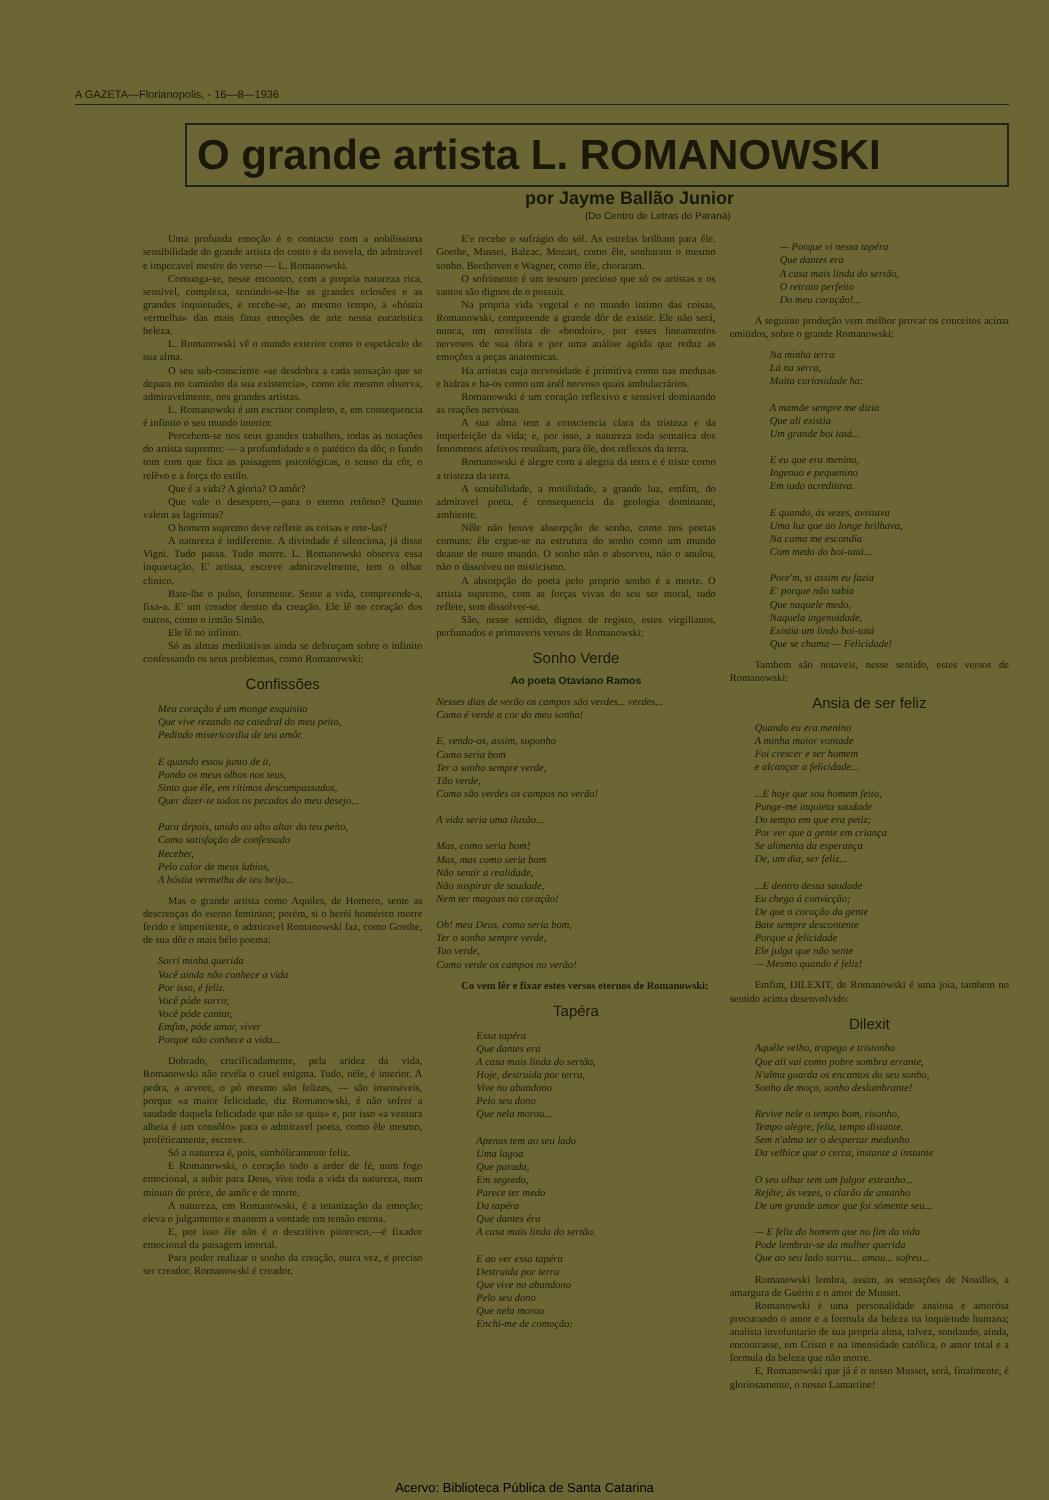A GAZETA—Florianopolis, - 16—8—1936
O grande artista L. ROMANOWSKI
por Jayme Ballão Junior
(Do Centro de Letras do Paraná)
Uma profunda emoção é o contacto com a nobilissima sensibilidade do grande artista do conto e da novela, do admiravel e impecavel mestre do verso — L. Romanowski.
Comunga-se, nesse encontro, com a propria natureza rica, sensivel, complexa, sentindo-se-lhe as grandes eclosões e as grandes inquietudes, e recebe-se, ao mesmo tempo, a «hóstia vermelha» das mais finas emoções de arte nessa eucaristica beleza.
L. Romanowski vê o mundo exterior como o espetáculo de sua alma.
O seu sub-consciente «se desdobra a cada sensação que se depara no caminho da sua existencia», como ele mesmo observa, admiravelmente, nos grandes artistas.
L. Romanowski é um escritor completo, e, em consequencia é infinito o seu mundo interior.
Percebem-se nos seus grandes trabalhos, todas as notações do artista supremo: — a profundidade e o patético da dôr, o fundo tom com que fixa as paisagens psicológicas, o senso da côr, o relêvo e a força do estilo.
Que é a vida? A gloria? O amôr?
Que vale o desespero,—para o eterno retôrno? Quanto valem as lagrimas?
O homem supremo deve refletir as coisas e rete-las?
A natureza é indiferente. A divindade é silenciosa, já disse Vigni. Tudo passa. Tudo morre. L. Romanowski observa essa inquietação. E' artista, escreve admiravelmente, tem o olhar clinico.
Bate-lhe o pulso, fortemente. Sente a vida, compreende-a, fixa-a. E' um creador dentro da creação. Ele lê no coração dos outros, como o irmão Simão.
Ele lê no infinito.
Só as almas meditativas ainda se debruçam sobre o infinito confessando os seus problemas, como Romanowski:
Confissões
Meu coração é um monge exquisito
Que vive rezando na catedral do meu peito,
Pedindo misericordia de teu amôr.
E quando estou junto de ti,
Pondo os meus olhos nos teus,
Sinto que êle, em ritimos descompassados,
Quer dizer-te todos os pecados do meu desejo...
Para depois, unido ao alto altar do teu peito,
Como satisfação de confessado
Receber,
Pelo calor de meus labios,
A hóstia vermelha de teu beijo...
Mas o grande artista como Aquiles, de Homero, sente as descrenças do eterno feminino; porém, si o herói homérico morre ferido e impenitente, o admiravel Romanowski faz, como Goethe, de sua dôr o mais bélo poema:
Sorri minha querida
Você ainda não conhece a vida
Por isso, é feliz.
Você póde sorrir,
Você póde cantar,
Emfim, póde amar, viver
Porque não conhece a vida...
Dobrado, crucificadamente, pela aridez da vida, Romanowski não revéla o cruel enigma. Tudo, nêle, é interior. A pedra, a arvore, o pó mesmo são felizes, — são insensiveis, porque «a maior felicidade, diz Romanowski, é não sofrer a saudade daquela felicidade que não se quis» e, por isso «a ventura alheia é um consôlo» para o admiravel poeta, como êle mesmo, proféticamente, escreve.
Só a natureza é, pois, simbólicamente feliz.
E Romanowski, o coração todo a arder de fé, num fogo emocional, a subir para Deus, vive toda a vida da natureza, num minuto de préce, de amôr e de morte.
A natureza, em Romanowski, é a tetanização da emoção; eleva o julgamento e mantem a vontade em tensão eterna.
E, por isso êle não é o descritivo pitoresco,—é fixador emocional da paisagem imortal.
Para poder realizar o sonho da creação, outra vez, é preciso ser creador. Romanowski é creador.
E'e recebe o sufrágio do sól. As estrelas brilham para êle. Goethe, Musset, Balzac, Mozart, como êle, sonharam o mesmo sonho. Beethoven e Wagner, como êle, choraram.
O sofrimento é um tesouro precioso que só os artistas e os santos são dignos de o possuir.
Na propria vida vegetal e no mundo intimo das coisas, Romanowski, compreende a grande dôr de existir. Ele não será, nunca, um novelista de «bondoir», por esses lineamentos nervosos de sua óbra e por uma análise agúda que reduz as emoções a peças anatomicas.
Ha artistas cuja nervosidade é primitiva como nas medusas e hidras e ha-os como um anél nervoso quais ambulacrários.
Romanowski é um coração reflexivo e sensivel dominando as reações nervósas.
A sua alma tem a consciencia clara da tristeza e da imperfeição da vida; e, por isso, a natureza toda somatica dos fenomenos afetivos resultam, para êle, dos reflexos da terra.
Romanowski é alegre com a alegria da terra e é triste como a tristeza da terra.
A sensibilidade, a motilidade, a grande luz, emfim, do admiravel poeta, é consequencia da geologia dominante, ambiente.
Nêle não houve absorpção de sonho, como nos poetas comuns: êle ergue-se na estrutura do sonho como um mundo deante de outro mundo. O sonho não o absorveu, não o anulou, não o dissolveu no misticismo.
A absorpção do poeta pelo proprio sonho é a morte. O artista supremo, com as forças vivas do seu ser moral, tudo reflete, sem dissolver-se.
São, nesse sentido, dignos de registo, estes virgilianos, perfumados e primaveris versos de Romanowski:
Sonho Verde
Ao poeta Otaviano Ramos
Nesses dias de verão os campos são verdes... verdes...
Como é verde a cor do meu sonho!
E, vendo-os, assim, suponho
Como seria bom
Ter o sonho sempre verde,
Tão verde,
Como são verdes os campos no verão!
A vida seria uma ilusão...
Mas, como seria bom!
Mas, mas como seria bom
Não sentir a realidade,
Não suspirar de saudade,
Nem ter magoas no coração!
Oh! meu Deus, como seria bom,
Ter o sonho sempre verde,
Tao verde,
Como verde os campos no verão!
Co vem lêr e fixar estes versos eternos de Romanowski:
Tapéra
Essa tapéra
Que dantes era
A casa mais linda do sertão,
Hoje, destruida por terra,
Vive no abandono
Pelo seu dono
Que nela morou...
Apenas tem ao seu lado
Uma lagoa
Que parada,
Em segredo,
Parece ter medo
Da tapéra
Que dantes éra
A casa mais linda do sertão.
E ao ver essa tapéra
Destruida por terra
Que vive no abandono
Pelo seu dono
Que nela morou
Enchi-me de comoção:
— Porque vi nessa tapéra
Que dantes era
A casa mais linda do sertão,
O retrato perfeito
Do meu coração!...
A seguinte produção vem melhor provar os conceitos acima emitidos, sobre o grande Romanowski:
Na minha terra
Lá na serra,
Muita curiosidade ha:
A mamãe sempre me dizia
Que ali existia
Um grande boi tatá...
E eu que era menino,
Ingenuo e pequenino
Em tudo acreditava.
E quando, ás vezes, avistava
Uma luz que ao longe brilhava,
Na cama me escondia
Com medo do boi-tatá...
Pore'm, si assim eu fazia
E' porque não sabia
Que naquele medo,
Naquela ingenuidade,
Existia um lindo boi-tatá
Que se chama — Felicidade!
Tambem são notaveis, nesse sentido, estes versos de Romanowski:
Ansia de ser feliz
Quando eu era menino
A minha maior vontade
Foi crescer e ser homem
e alcançar a felicidade...
...E hoje que sou homem feito,
Punge-me inquieta saudade
Do tempo em que era petiz;
Por ver que a gente em criança
Se alimenta da esperança
De, um dia, ser feliz...
...E dentro dessa saudade
Eu chego á convicção;
De que o coração da gente
Bate sempre descontente
Porque a felicidade
Ele julga que não sente
— Mesmo quando é feliz!
Emfim, DILEXIT, de Romanowski é uma joia, tambem no sentido acima desenvolvido:
Dilexit
Aquêle velho, trapego e tristonho
Que ali vai como pobre sombra errante,
N'alma guarda os encantos do seu sonho,
Sonho de moço, sonho deslumbrante!
Revive nele o tempo bom, risonho,
Tempo alegre, feliz, tempo distante.
Sem n'alma ter o despertar medonho
Da velhice que o cerca, instante a instante
O seu olhar tem um fulgor estranho...
Rejête, ás vezes, o clarão de antanho
De um grande amor que foi sómente seu...
— E feliz do homem que no fim da vida
Pode lembrar-se da mulher querida
Que ao seu lado sorriu... amou... sofreu...
Romanowski lembra, assim, as sensações de Noailles, a amargura de Guérin e o amor de Musset.
Romanowski é uma personalidade ansiosa e amorósa procurando o amor e a formula da beleza na inquietude humana; analista involuntario de sua propria alma, talvez, sondando, ainda, encontrasse, em Cristo e na imensidade católica, o amor total e a formula da beleza que não morre.
E, Romanowski que já é o nosso Musset, será, finalmente, é gloriosamente, o nosso Lamartine!
Acervo: Biblioteca Pública de Santa Catarina